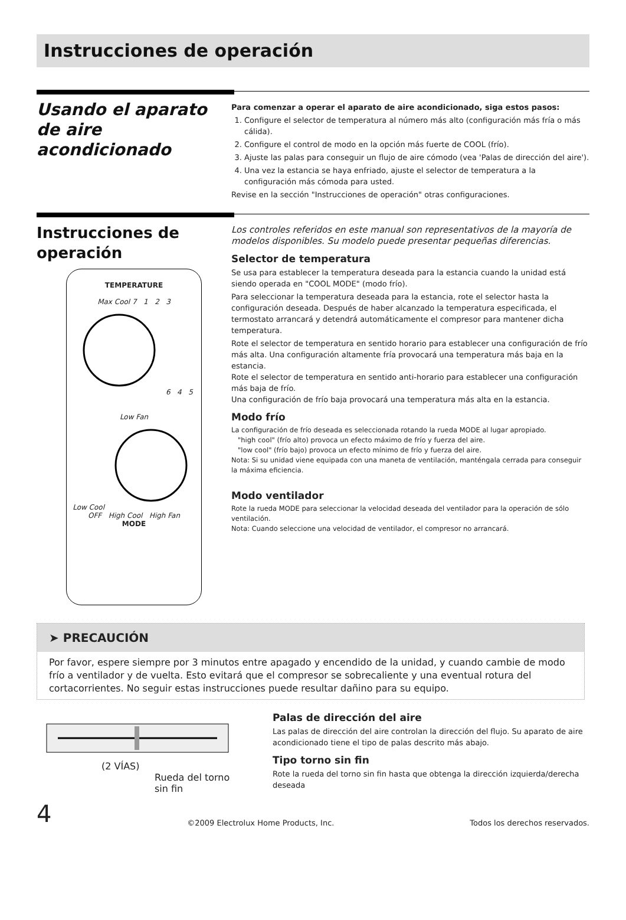Instrucciones de operación
Usando el aparato
de aire acondicionado
Para comenzar a operar el aparato de aire acondicionado, siga estos pasos:
1. Configure el selector de temperatura al número más alto (configuración más fría o más cálida).
2. Configure el control de modo en la opción más fuerte de COOL (frío).
3. Ajuste las palas para conseguir un flujo de aire cómodo (vea 'Palas de dirección del aire').
4. Una vez la estancia se haya enfriado, ajuste el selector de temperatura a la configuración más cómoda para usted.
Revise en la sección "Instrucciones de operación" otras configuraciones.
Instrucciones de operación
TEMPERATURE
Max Cool 7 1 2 3 6 4 5
Low Fan
Low Cool OFF High Cool High Fan
MODE
Los controles referidos en este manual son representativos de la mayoría de modelos disponibles. Su modelo puede presentar pequeñas diferencias.
Selector de temperatura
Se usa para establecer la temperatura deseada para la estancia cuando la unidad está siendo operada en "COOL MODE" (modo frío).
Para seleccionar la temperatura deseada para la estancia, rote el selector hasta la configuración deseada. Después de haber alcanzado la temperatura especificada, el termostato arrancará y detendrá automáticamente el compresor para mantener dicha temperatura.
Rote el selector de temperatura en sentido horario para establecer una configuración de frío más alta. Una configuración altamente fría provocará una temperatura más baja en la estancia.
Rote el selector de temperatura en sentido anti-horario para establecer una configuración más baja de frío.
Una configuración de frío baja provocará una temperatura más alta en la estancia.
Modo frío
La configuración de frío deseada es seleccionada rotando la rueda MODE al lugar apropiado.
"high cool" (frío alto) provoca un efecto máximo de frío y fuerza del aire.
"low cool" (frío bajo) provoca un efecto mínimo de frío y fuerza del aire.
Nota: Si su unidad viene equipada con una maneta de ventilación, manténgala cerrada para conseguir la máxima eficiencia.
Modo ventilador
Rote la rueda MODE para seleccionar la velocidad deseada del ventilador para la operación de sólo ventilación.
Nota: Cuando seleccione una velocidad de ventilador, el compresor no arrancará.
➤ PRECAUCIÓN
Por favor, espere siempre por 3 minutos entre apagado y encendido de la unidad, y cuando cambie de modo frío a ventilador y de vuelta. Esto evitará que el compresor se sobrecaliente y una eventual rotura del cortacorrientes. No seguir estas instrucciones puede resultar dañino para su equipo.
(2 VÍAS)
Rueda del torno
sin fin
Palas de dirección del aire
Las palas de dirección del aire controlan la dirección del flujo. Su aparato de aire acondicionado tiene el tipo de palas descrito más abajo.
Tipo torno sin fin
Rote la rueda del torno sin fin hasta que obtenga la dirección izquierda/derecha deseada
4 ©2009 Electrolux Home Products, Inc. Todos los derechos reservados.